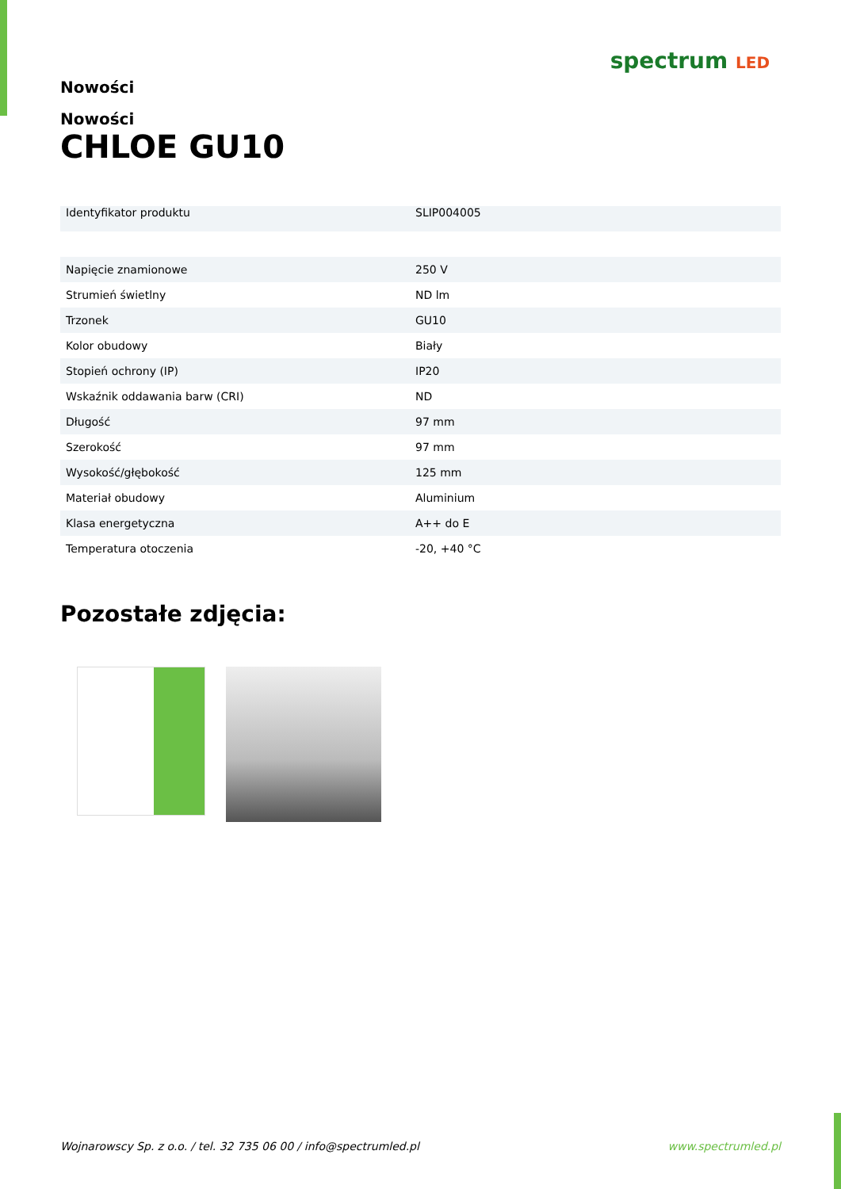spectrum LED
Nowości
Nowości
CHLOE GU10
| Identyfikator produktu | SLIP004005 |
| Napięcie znamionowe | 250 V |
| Strumień świetlny | ND lm |
| Trzonek | GU10 |
| Kolor obudowy | Biały |
| Stopień ochrony (IP) | IP20 |
| Wskaźnik oddawania barw (CRI) | ND |
| Długość | 97 mm |
| Szerokość | 97 mm |
| Wysokość/głębokość | 125 mm |
| Materiał obudowy | Aluminium |
| Klasa energetyczna | A++ do E |
| Temperatura otoczenia | -20, +40 °C |
Pozostałe zdjęcia:
Wojnarowscy Sp. z o.o. / tel. 32 735 06 00 / info@spectrumled.pl www.spectrumled.pl